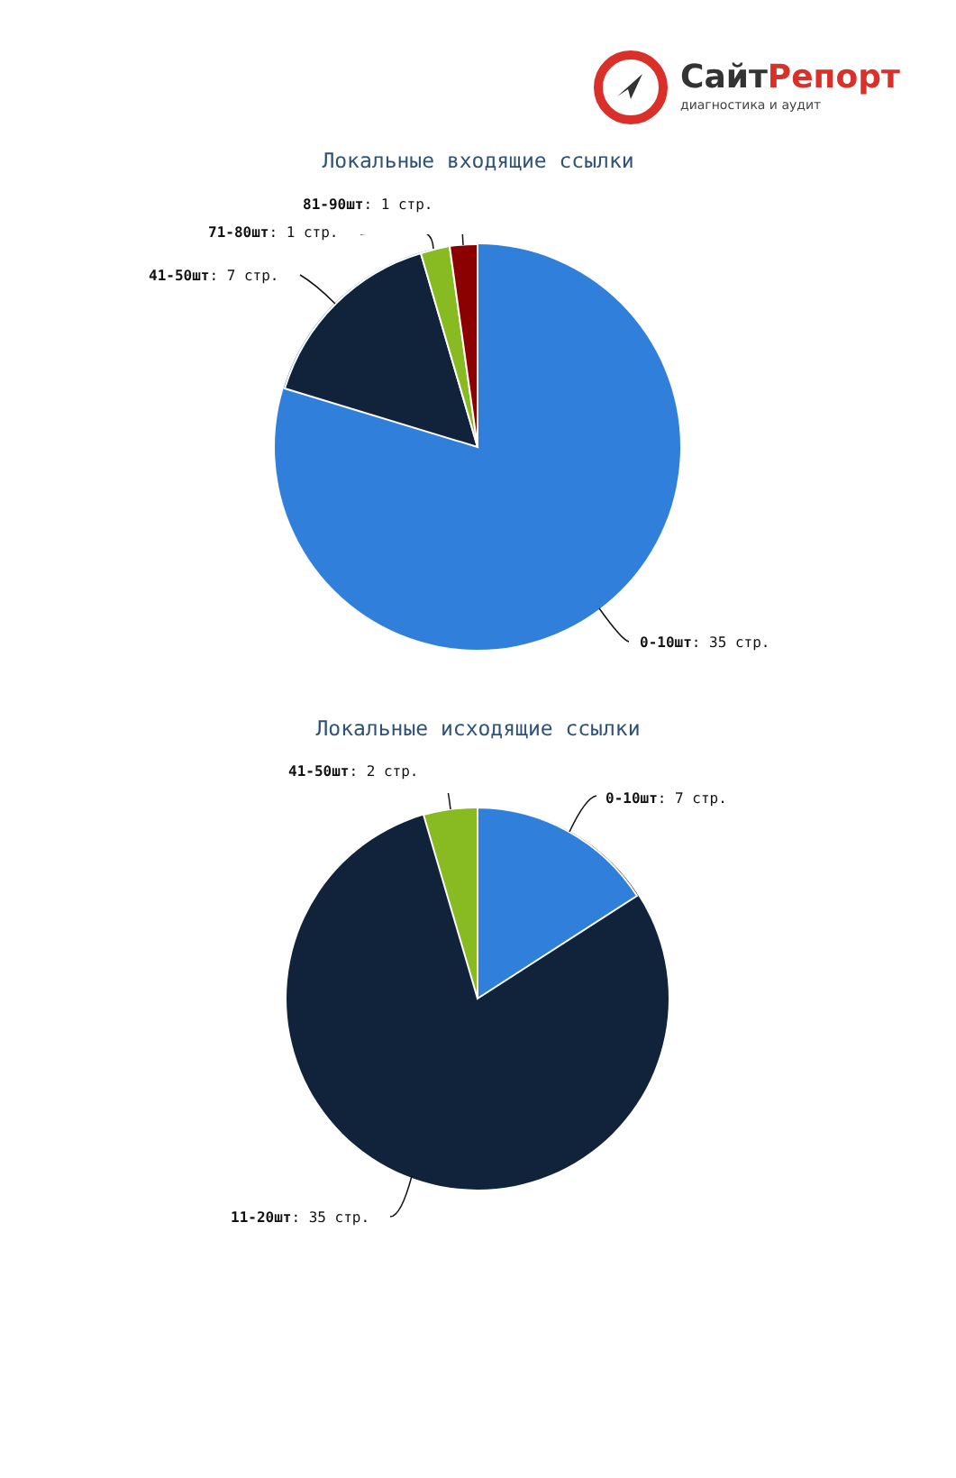СайтРепорт
диагностика и аудит
Локальные входящие ссылки
41-50шт: 7 стр.
71-80шт: 1 стр.
81-90шт: 1 стр.
0-10шт: 35 стр.
Локальные исходящие ссылки
41-50шт: 2 стр.
0-10шт: 7 стр.
11-20шт: 35 стр.